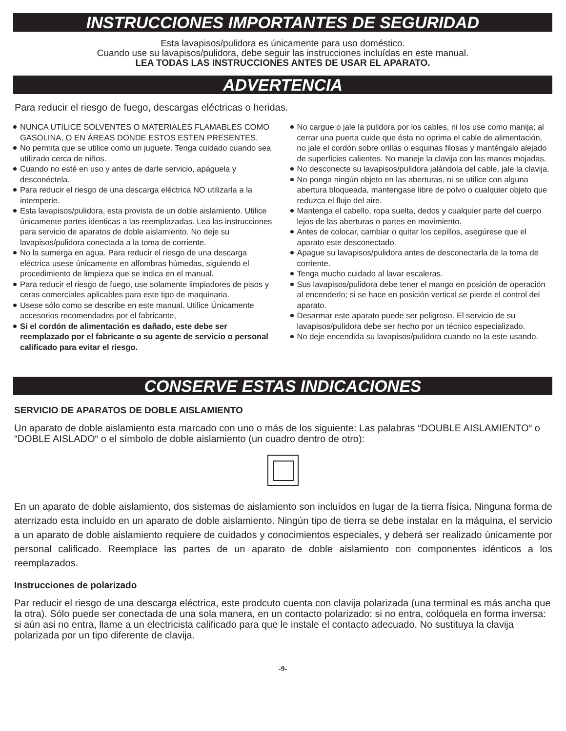INSTRUCCIONES IMPORTANTES DE SEGURIDAD
Esta lavapisos/pulidora es únicamente para uso doméstico.
Cuando use su lavapisos/pulidora, debe seguir las instrucciones incluídas en este manual.
LEA TODAS LAS INSTRUCCIONES ANTES DE USAR EL APARATO.
ADVERTENCIA
Para reducir el riesgo de fuego, descargas eléctricas o heridas.
NUNCA UTILICE SOLVENTES O MATERIALES FLAMABLES COMO GASOLINA, O EN ÁREAS DONDE ESTOS ESTEN PRESENTES.
No permita que se utilice como un juguete. Tenga cuidado cuando sea utilizado cerca de niños.
Cuando no esté en uso y antes de darle servicio, apáguela y desconéctela.
Para reducir el riesgo de una descarga eléctrica NO utilizarla a la intemperie.
Esta lavapisos/pulidora, esta provista de un doble aislamiento. Utilice únicamente partes identicas a las reemplazadas. Lea las instrucciones para servicio de aparatos de doble aislamiento. No deje su lavapisos/pulidora conectada a la toma de corriente.
No la sumerga en agua. Para reducir el riesgo de una descarga eléctrica usese únicamente en alfombras húmedas, siguiendo el procedimiento de limpieza que se indica en el manual.
Para reducir el riesgo de fuego, use solamente limpiadores de pisos y ceras comerciales aplicables para este tipo de maquinaria.
Usese sólo como se describe en este manual. Utilice Únicamente accesorios recomendados por el fabricante,
Si el cordón de alimentación es dañado, este debe ser reemplazado por el fabricante o su agente de servicio o personal calificado para evitar el riesgo.
No cargue o jale la pulidora por los cables, ni los use como manija; al cerrar una puerta cuide que ésta no oprima el cable de alimentación, no jale el cordón sobre orillas o esquinas filosas y manténgalo alejado de superficies calientes. No maneje la clavija con las manos mojadas.
No desconecte su lavapisos/pulidora jalándola del cable, jale la clavija.
No ponga ningún objeto en las aberturas, ni se utilice con alguna abertura bloqueada, mantengase libre de polvo o cualquier objeto que reduzca el flujo del aire.
Mantenga el cabello, ropa suelta, dedos y cualquier parte del cuerpo lejos de las aberturas o partes en movimiento.
Antes de colocar, cambiar o quitar los cepillos, asegúrese que el aparato este desconectado.
Apague su lavapisos/pulidora antes de desconectarla de la toma de corriente.
Tenga mucho cuidado al lavar escaleras.
Sus lavapisos/pulidora debe tener el mango en posición de operación al encenderlo; si se hace en posición vertical se pierde el control del aparato.
Desarmar este aparato puede ser peligroso. El servicio de su lavapisos/pulidora debe ser hecho por un técnico especializado.
No deje encendida su lavapisos/pulidora cuando no la este usando.
CONSERVE ESTAS INDICACIONES
SERVICIO DE APARATOS DE DOBLE AISLAMIENTO
Un aparato de doble aislamiento esta marcado con uno o más de los siguiente: Las palabras “DOUBLE AISLAMIENTO“ o “DOBLE AISLADO“ o el símbolo de doble aislamiento (un cuadro dentro de otro):
En un aparato de doble aislamiento, dos sistemas de aislamiento son incluídos en lugar de la tierra física. Ninguna forma de aterrizado esta incluído en un aparato de doble aislamiento. Ningún tipo de tierra se debe instalar en la máquina, el servicio a un aparato de doble aislamiento requiere de cuidados y conocimientos especiales, y deberá ser realizado únicamente por personal calificado. Reemplace las partes de un aparato de doble aislamiento con componentes idénticos a los reemplazados.
Instrucciones de polarizado
Par reducir el riesgo de una descarga eléctrica, este prodcuto cuenta con clavija polarizada (una terminal es más ancha que la otra). Sólo puede ser conectada de una sola manera, en un contacto polarizado: si no entra, colóquela en forma inversa: si aún asi no entra, llame a un electricista calificado para que le instale el contacto adecuado. No sustituya la clavija polarizada por un tipo diferente de clavija.
-9-